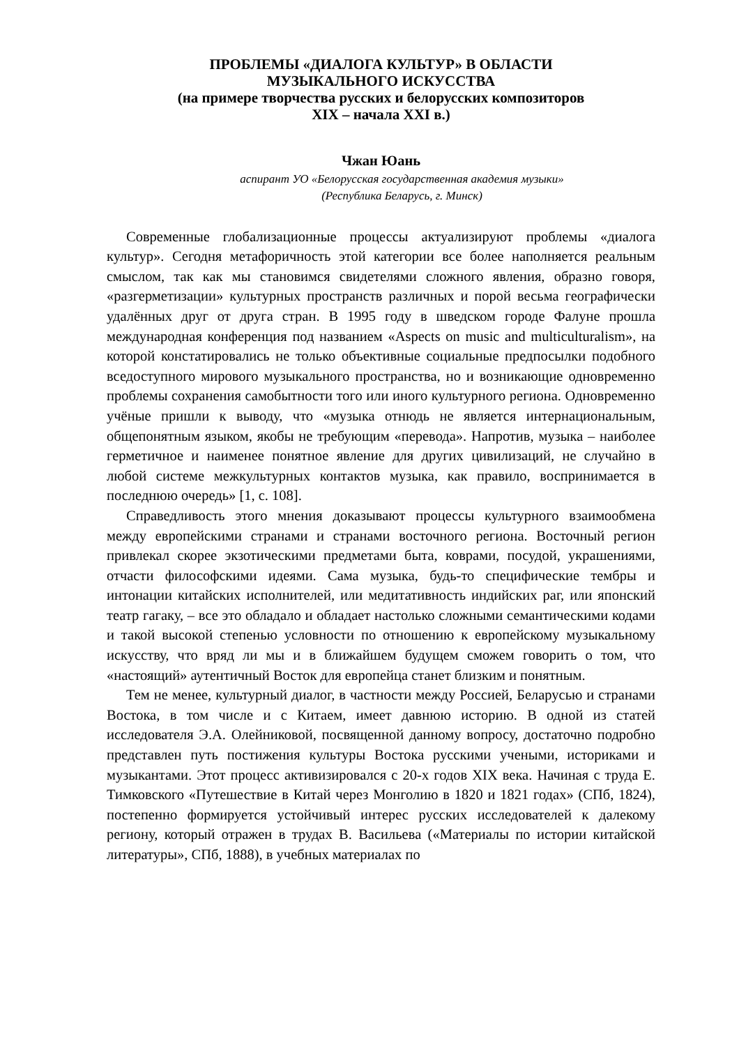ПРОБЛЕМЫ «ДИАЛОГА КУЛЬТУР» В ОБЛАСТИ
МУЗЫКАЛЬНОГО ИСКУССТВА
(на примере творчества русских и белорусских композиторов
XIX – начала XXI в.)
Чжан Юань
аспирант УО «Белорусская государственная академия музыки»
(Республика Беларусь, г. Минск)
Современные глобализационные процессы актуализируют проблемы «диалога культур». Сегодня метафоричность этой категории все более наполняется реальным смыслом, так как мы становимся свидетелями сложного явления, образно говоря, «разгерметизации» культурных пространств различных и порой весьма географически удалённых друг от друга стран. В 1995 году в шведском городе Фалуне прошла международная конференция под названием «Aspects on music and multiculturalism», на которой констатировались не только объективные социальные предпосылки подобного вседоступного мирового музыкального пространства, но и возникающие одновременно проблемы сохранения самобытности того или иного культурного региона. Одновременно учёные пришли к выводу, что «музыка отнюдь не является интернациональным, общепонятным языком, якобы не требующим «перевода». Напротив, музыка – наиболее герметичное и наименее понятное явление для других цивилизаций, не случайно в любой системе межкультурных контактов музыка, как правило, воспринимается в последнюю очередь» [1, с. 108].
Справедливость этого мнения доказывают процессы культурного взаимообмена между европейскими странами и странами восточного региона. Восточный регион привлекал скорее экзотическими предметами быта, коврами, посудой, украшениями, отчасти философскими идеями. Сама музыка, будь-то специфические тембры и интонации китайских исполнителей, или медитативность индийских раг, или японский театр гагаку, – все это обладало и обладает настолько сложными семантическими кодами и такой высокой степенью условности по отношению к европейскому музыкальному искусству, что вряд ли мы и в ближайшем будущем сможем говорить о том, что «настоящий» аутентичный Восток для европейца станет близким и понятным.
Тем не менее, культурный диалог, в частности между Россией, Беларусью и странами Востока, в том числе и с Китаем, имеет давнюю историю. В одной из статей исследователя Э.А. Олейниковой, посвященной данному вопросу, достаточно подробно представлен путь постижения культуры Востока русскими учеными, историками и музыкантами. Этот процесс активизировался с 20-х годов XIX века. Начиная с труда Е. Тимковского «Путешествие в Китай через Монголию в 1820 и 1821 годах» (СПб, 1824), постепенно формируется устойчивый интерес русских исследователей к далекому региону, который отражен в трудах В. Васильева («Материалы по истории китайской литературы», СПб, 1888), в учебных материалах по